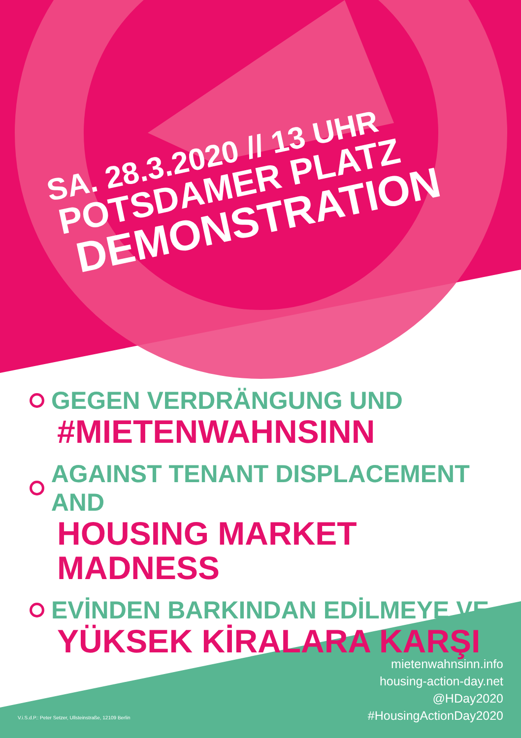SA. 28.3.2020 // 13 UHR
POTSDAMER PLATZ
DEMONSTRATION
GEGEN VERDRÄNGUNG UND
#MIETENWAHNSINN
AGAINST TENANT DISPLACEMENT AND
HOUSING MARKET MADNESS
EVİNDEN BARKINDAN EDİLMEYE VE
YÜKSEK KİRALARA KARŞI
mietenwahnsinn.info
housing-action-day.net
@HDay2020
#HousingActionDay2020
V.i.S.d.P.: Peter Setzer, Ullsteinstraße, 12109 Berlin